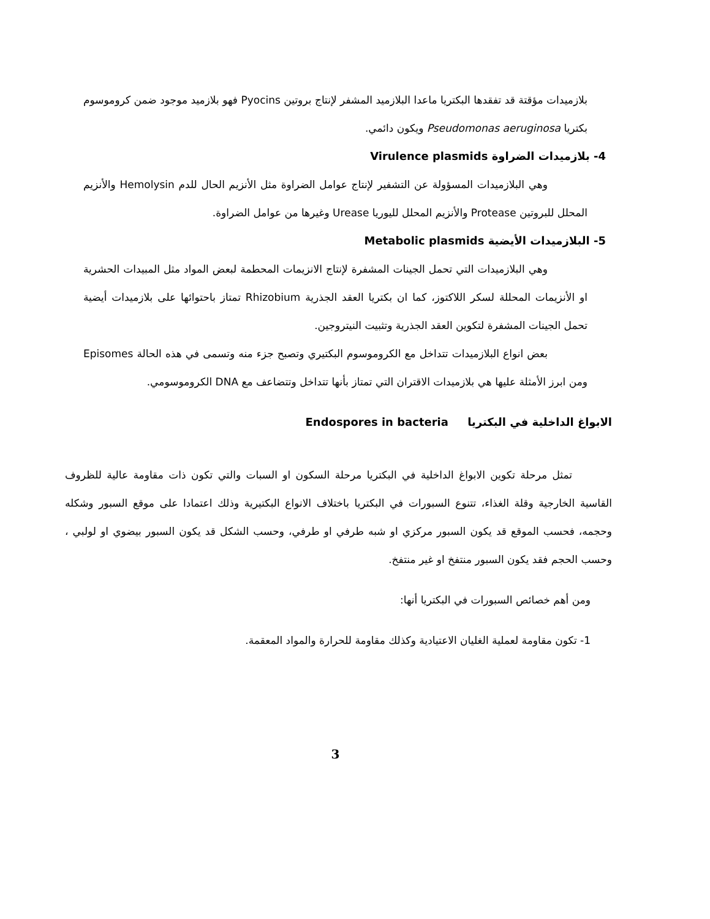بلازميدات مؤقتة قد تفقدها البكتريا ماعدا البلازميد المشفر لإنتاج بروتين Pyocins فهو بلازميد موجود ضمن كروموسوم بكتريا Pseudomonas aeruginosa ويكون دائمي.
4- بلازميدات الضراوة Virulence plasmids
وهي البلازميدات المسؤولة عن التشفير لإنتاج عوامل الضراوة مثل الأنزيم الحال للدم Hemolysin والأنزيم المحلل للبروتين Protease والأنزيم المحلل لليوريا Urease وغيرها من عوامل الضراوة.
5- البلازميدات الأيضية Metabolic plasmids
وهي البلازميدات التي تحمل الجينات المشفرة لإنتاج الانزيمات المحطمة لبعض المواد مثل المبيدات الحشرية او الأنزيمات المحللة لسكر اللاكتوز، كما ان بكتريا العقد الجذرية Rhizobium تمتاز باحتوائها على بلازميدات أيضية تحمل الجينات المشفرة لتكوين العقد الجذرية وتثبيت النيتروجين.
بعض انواع البلازميدات تتداخل مع الكروموسوم البكتيري وتصبح جزء منه وتسمى في هذه الحالة Episomes ومن ابرز الأمثلة عليها هي بلازميدات الاقتران التي تمتاز بأنها تتداخل وتتضاعف مع DNA الكروموسومي.
الابواغ الداخلية في البكتريا Endospores in bacteria
تمثل مرحلة تكوين الابواغ الداخلية في البكتريا مرحلة السكون او السبات والتي تكون ذات مقاومة عالية للظروف القاسية الخارجية وقلة الغذاء، تتنوع السبورات في البكتريا باختلاف الانواع البكتيرية وذلك اعتمادا على موقع السبور وشكله وحجمه، فحسب الموقع قد يكون السبور مركزي او شبه طرفي او طرفي، وحسب الشكل قد يكون السبور بيضوي او لولبي ، وحسب الحجم فقد يكون السبور منتفخ او غير منتفخ.
ومن أهم خصائص السبورات في البكتريا أنها:
1- تكون مقاومة لعملية الغليان الاعتيادية وكذلك مقاومة للحرارة والمواد المعقمة.
3